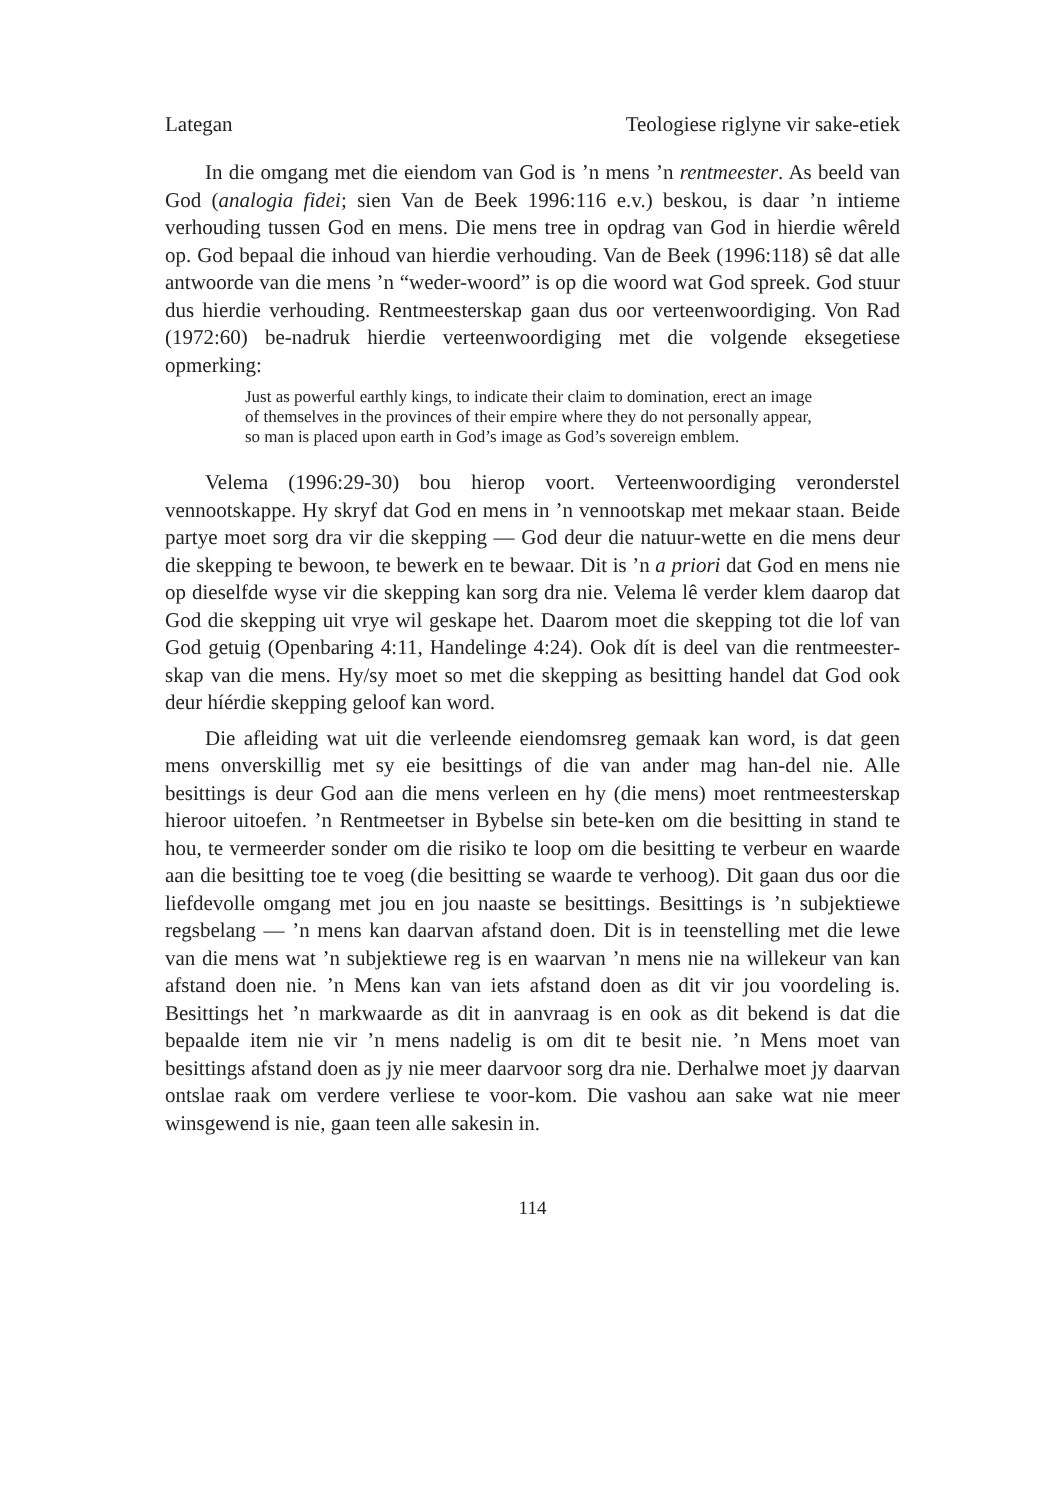Lategan Teologiese riglyne vir sake-etiek
In die omgang met die eiendom van God is ’n mens ’n rentmeester. As beeld van God (analogia fidei; sien Van de Beek 1996:116 e.v.) beskou, is daar ’n intieme verhouding tussen God en mens. Die mens tree in opdrag van God in hierdie wêreld op. God bepaal die inhoud van hierdie verhouding. Van de Beek (1996:118) sê dat alle antwoorde van die mens ’n “weder-woord” is op die woord wat God spreek. God stuur dus hierdie verhouding. Rentmeesterskap gaan dus oor verteenwoordiging. Von Rad (1972:60) be-nadruk hierdie verteenwoordiging met die volgende eksegetiese opmerking:
Just as powerful earthly kings, to indicate their claim to domination, erect an image of themselves in the provinces of their empire where they do not personally appear, so man is placed upon earth in God’s image as God’s sovereign emblem.
Velema (1996:29-30) bou hierop voort. Verteenwoordiging veronderstel vennootskappe. Hy skryf dat God en mens in ’n vennootskap met mekaar staan. Beide partye moet sorg dra vir die skepping — God deur die natuur-wette en die mens deur die skepping te bewoon, te bewerk en te bewaar. Dit is ’n a priori dat God en mens nie op dieselfde wyse vir die skepping kan sorg dra nie. Velema lê verder klem daarop dat God die skepping uit vrye wil geskape het. Daarom moet die skepping tot die lof van God getuig (Openbaring 4:11, Handelinge 4:24). Ook dít is deel van die rentmeester-skap van die mens. Hy/sy moet so met die skepping as besitting handel dat God ook deur híérdie skepping geloof kan word.
Die afleiding wat uit die verleende eiendomsreg gemaak kan word, is dat geen mens onverskillig met sy eie besittings of die van ander mag han-del nie. Alle besittings is deur God aan die mens verleen en hy (die mens) moet rentmeesterskap hieroor uitoefen. ’n Rentmeetser in Bybelse sin bete-ken om die besitting in stand te hou, te vermeerder sonder om die risiko te loop om die besitting te verbeur en waarde aan die besitting toe te voeg (die besitting se waarde te verhoog). Dit gaan dus oor die liefdevolle omgang met jou en jou naaste se besittings. Besittings is ’n subjektiewe regsbelang — ’n mens kan daarvan afstand doen. Dit is in teenstelling met die lewe van die mens wat ’n subjektiewe reg is en waarvan ’n mens nie na willekeur van kan afstand doen nie. ’n Mens kan van iets afstand doen as dit vir jou voordeling is. Besittings het ’n markwaarde as dit in aanvraag is en ook as dit bekend is dat die bepaalde item nie vir ’n mens nadelig is om dit te besit nie. ’n Mens moet van besittings afstand doen as jy nie meer daarvoor sorg dra nie. Derhalwe moet jy daarvan ontslae raak om verdere verliese te voor-kom. Die vashou aan sake wat nie meer winsgewend is nie, gaan teen alle sakesin in.
114